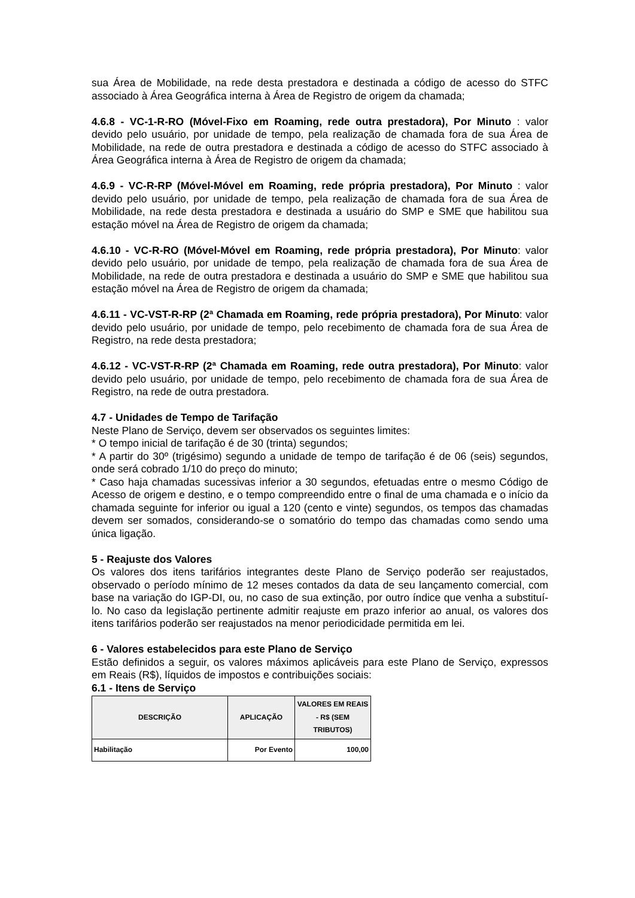sua Área de Mobilidade, na rede desta prestadora e destinada a código de acesso do STFC associado à Área Geográfica interna à Área de Registro de origem da chamada;
4.6.8 - VC-1-R-RO (Móvel-Fixo em Roaming, rede outra prestadora), Por Minuto : valor devido pelo usuário, por unidade de tempo, pela realização de chamada fora de sua Área de Mobilidade, na rede de outra prestadora e destinada a código de acesso do STFC associado à Área Geográfica interna à Área de Registro de origem da chamada;
4.6.9 - VC-R-RP (Móvel-Móvel em Roaming, rede própria prestadora), Por Minuto : valor devido pelo usuário, por unidade de tempo, pela realização de chamada fora de sua Área de Mobilidade, na rede desta prestadora e destinada a usuário do SMP e SME que habilitou sua estação móvel na Área de Registro de origem da chamada;
4.6.10 - VC-R-RO (Móvel-Móvel em Roaming, rede própria prestadora), Por Minuto: valor devido pelo usuário, por unidade de tempo, pela realização de chamada fora de sua Área de Mobilidade, na rede de outra prestadora e destinada a usuário do SMP e SME que habilitou sua estação móvel na Área de Registro de origem da chamada;
4.6.11 - VC-VST-R-RP (2ª Chamada em Roaming, rede própria prestadora), Por Minuto: valor devido pelo usuário, por unidade de tempo, pelo recebimento de chamada fora de sua Área de Registro, na rede desta prestadora;
4.6.12 - VC-VST-R-RP (2ª Chamada em Roaming, rede outra prestadora), Por Minuto: valor devido pelo usuário, por unidade de tempo, pelo recebimento de chamada fora de sua Área de Registro, na rede de outra prestadora.
4.7 - Unidades de Tempo de Tarifação
Neste Plano de Serviço, devem ser observados os seguintes limites:
* O tempo inicial de tarifação é de 30 (trinta) segundos;
* A partir do 30º (trigésimo) segundo a unidade de tempo de tarifação é de 06 (seis) segundos, onde será cobrado 1/10 do preço do minuto;
* Caso haja chamadas sucessivas inferior a 30 segundos, efetuadas entre o mesmo Código de Acesso de origem e destino, e o tempo compreendido entre o final de uma chamada e o início da chamada seguinte for inferior ou igual a 120 (cento e vinte) segundos, os tempos das chamadas devem ser somados, considerando-se o somatório do tempo das chamadas como sendo uma única ligação.
5 - Reajuste dos Valores
Os valores dos itens tarifários integrantes deste Plano de Serviço poderão ser reajustados, observado o período mínimo de 12 meses contados da data de seu lançamento comercial, com base na variação do IGP-DI, ou, no caso de sua extinção, por outro índice que venha a substituí-lo. No caso da legislação pertinente admitir reajuste em prazo inferior ao anual, os valores dos itens tarifários poderão ser reajustados na menor periodicidade permitida em lei.
6 - Valores estabelecidos para este Plano de Serviço
Estão definidos a seguir, os valores máximos aplicáveis para este Plano de Serviço, expressos em Reais (R$), líquidos de impostos e contribuições sociais:
6.1 - Itens de Serviço
| DESCRIÇÃO | APLICAÇÃO | VALORES EM REAIS - R$ (SEM TRIBUTOS) |
| --- | --- | --- |
| Habilitação | Por Evento | 100,00 |